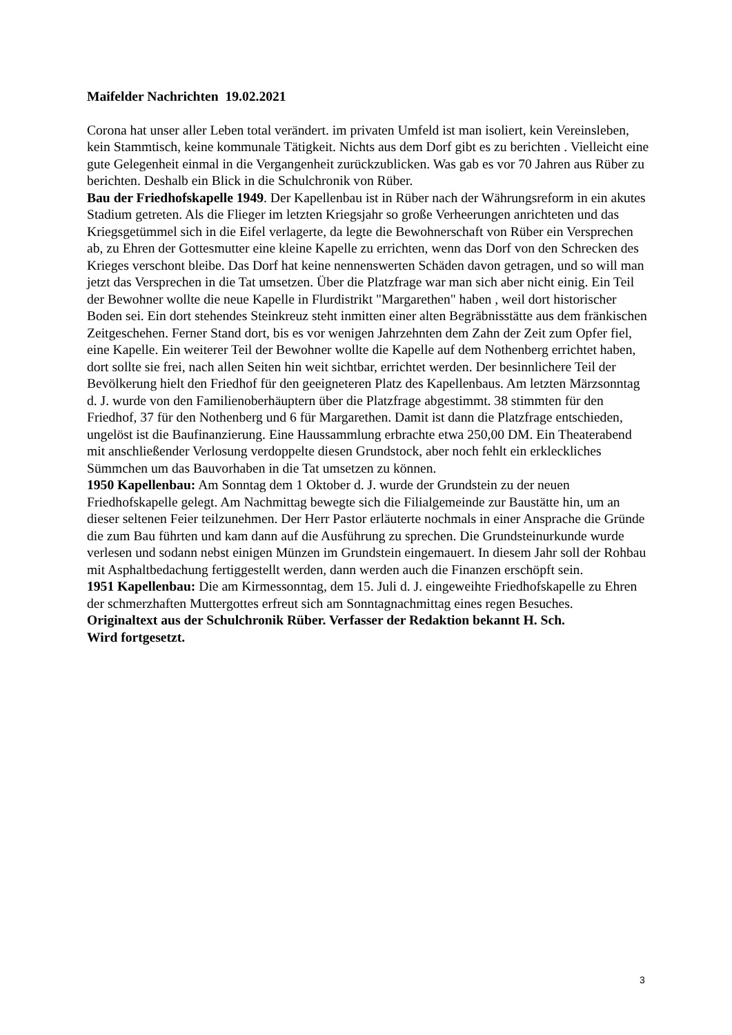Maifelder Nachrichten 19.02.2021
Corona hat unser aller Leben total verändert. im privaten Umfeld ist man isoliert, kein Vereinsleben, kein Stammtisch, keine kommunale Tätigkeit. Nichts aus dem Dorf gibt es zu berichten . Vielleicht eine gute Gelegenheit einmal in die Vergangenheit zurückzublicken. Was gab es vor 70 Jahren aus Rüber zu berichten. Deshalb ein Blick in die Schulchronik von Rüber.
Bau der Friedhofskapelle 1949. Der Kapellenbau ist in Rüber nach der Währungsreform in ein akutes Stadium getreten. Als die Flieger im letzten Kriegsjahr so große Verheerungen anrichteten und das Kriegsgetümmel sich in die Eifel verlagerte, da legte die Bewohnerschaft von Rüber ein Versprechen ab, zu Ehren der Gottesmutter eine kleine Kapelle zu errichten, wenn das Dorf von den Schrecken des Krieges verschont bleibe. Das Dorf hat keine nennenswerten Schäden davon getragen, und so will man jetzt das Versprechen in die Tat umsetzen. Über die Platzfrage war man sich aber nicht einig. Ein Teil der Bewohner wollte die neue Kapelle in Flurdistrikt "Margarethen" haben , weil dort historischer Boden sei. Ein dort stehendes Steinkreuz steht inmitten einer alten Begräbnisstätte aus dem fränkischen Zeitgeschehen. Ferner Stand dort, bis es vor wenigen Jahrzehnten dem Zahn der Zeit zum Opfer fiel, eine Kapelle. Ein weiterer Teil der Bewohner wollte die Kapelle auf dem Nothenberg errichtet haben, dort sollte sie frei, nach allen Seiten hin weit sichtbar, errichtet werden. Der besinnlichere Teil der Bevölkerung hielt den Friedhof für den geeigneteren Platz des Kapellenbaus. Am letzten Märzsonntag d. J. wurde von den Familienoberhäuptern über die Platzfrage abgestimmt. 38 stimmten für den Friedhof, 37 für den Nothenberg und 6 für Margarethen. Damit ist dann die Platzfrage entschieden, ungelöst ist die Baufinanzierung. Eine Haussammlung erbrachte etwa 250,00 DM. Ein Theaterabend mit anschließender Verlosung verdoppelte diesen Grundstock, aber noch fehlt ein erkleckliches Sümmchen um das Bauvorhaben in die Tat umsetzen zu können.
1950 Kapellenbau: Am Sonntag dem 1 Oktober d. J. wurde der Grundstein zu der neuen Friedhofskapelle gelegt. Am Nachmittag bewegte sich die Filialgemeinde zur Baustätte hin, um an dieser seltenen Feier teilzunehmen. Der Herr Pastor erläuterte nochmals in einer Ansprache die Gründe die zum Bau führten und kam dann auf die Ausführung zu sprechen. Die Grundsteinurkunde wurde verlesen und sodann nebst einigen Münzen im Grundstein eingemauert. In diesem Jahr soll der Rohbau mit Asphaltbedachung fertiggestellt werden, dann werden auch die Finanzen erschöpft sein.
1951 Kapellenbau: Die am Kirmessonntag, dem 15. Juli d. J. eingeweihte Friedhofskapelle zu Ehren der schmerzhaften Muttergottes erfreut sich am Sonntagnachmittag eines regen Besuches.
Originaltext aus der Schulchronik Rüber. Verfasser der Redaktion bekannt H. Sch.
Wird fortgesetzt.
3